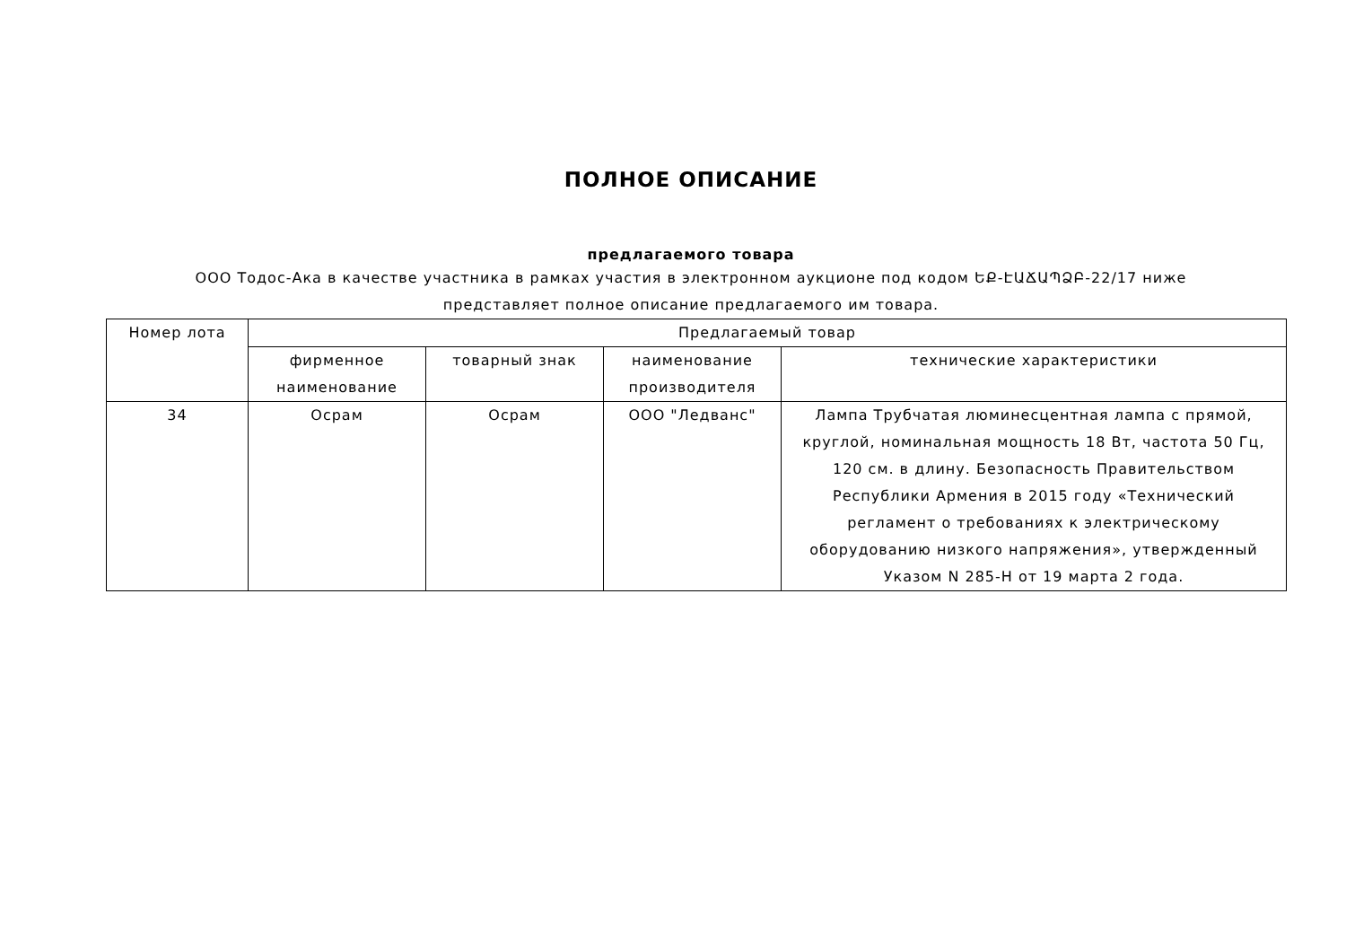ПОЛНОЕ ОПИСАНИЕ
предлагаемого товара
ООО Тодос-Ака в качестве участника в рамках участия в электронном аукционе под кодом ԵՔ-ԷԱՃԱՊՁԲ-22/17 ниже представляет полное описание предлагаемого им товара.
| Номер лота | Предлагаемый товар | | | |
| --- | --- | --- | --- | --- |
| | фирменное наименование | товарный знак | наименование производителя | технические характеристики |
| 34 | Осрам | Осрам | ООО "Ледванс" | Лампа Трубчатая люминесцентная лампа с прямой, круглой, номинальная мощность 18 Вт, частота 50 Гц, 120 см. в длину. Безопасность Правительством Республики Армения в 2015 году «Технический регламент о требованиях к электрическому оборудованию низкого напряжения», утвержденный Указом N 285-Н от 19 марта 2 года. |